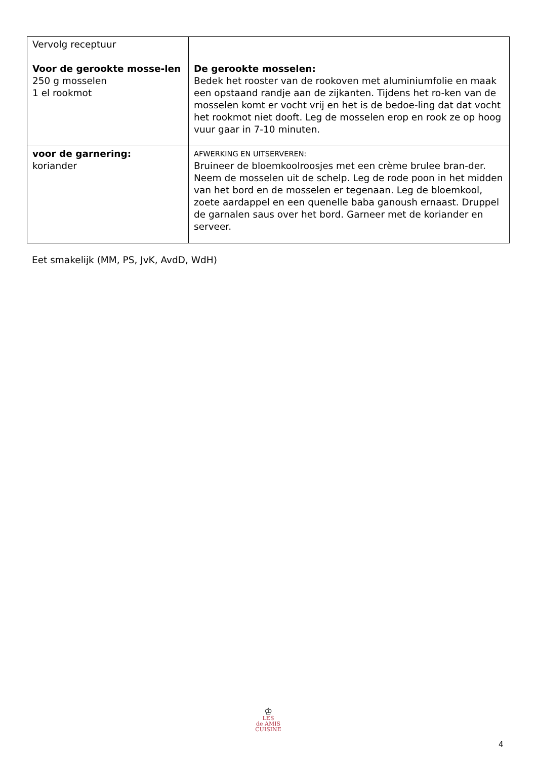| Vervolg receptuur Voor de gerookte mosse-len 250 g mosselen 1 el rookmot | De gerookte mosselen: Bedek het rooster van de rookoven met aluminiumfolie en maak een opstaand randje aan de zijkanten. Tijdens het ro-ken van de mosselen komt er vocht vrij en het is de bedoe-ling dat dat vocht het rookmot niet dooft. Leg de mosselen erop en rook ze op hoog vuur gaar in 7-10 minuten. |
| voor de garnering: koriander | AFWERKING EN UITSERVEREN: Bruineer de bloemkoolroosjes met een crème brulee bran-der. Neem de mosselen uit de schelp. Leg de rode poon in het midden van het bord en de mosselen er tegenaan. Leg de bloemkool, zoete aardappel en een quenelle baba ganoush ernaast. Druppel de garnalen saus over het bord. Garneer met de koriander en serveer. |
Eet smakelijk (MM, PS, JvK, AvdD, WdH)
♔
LES
de AMIS
CUISINE
4